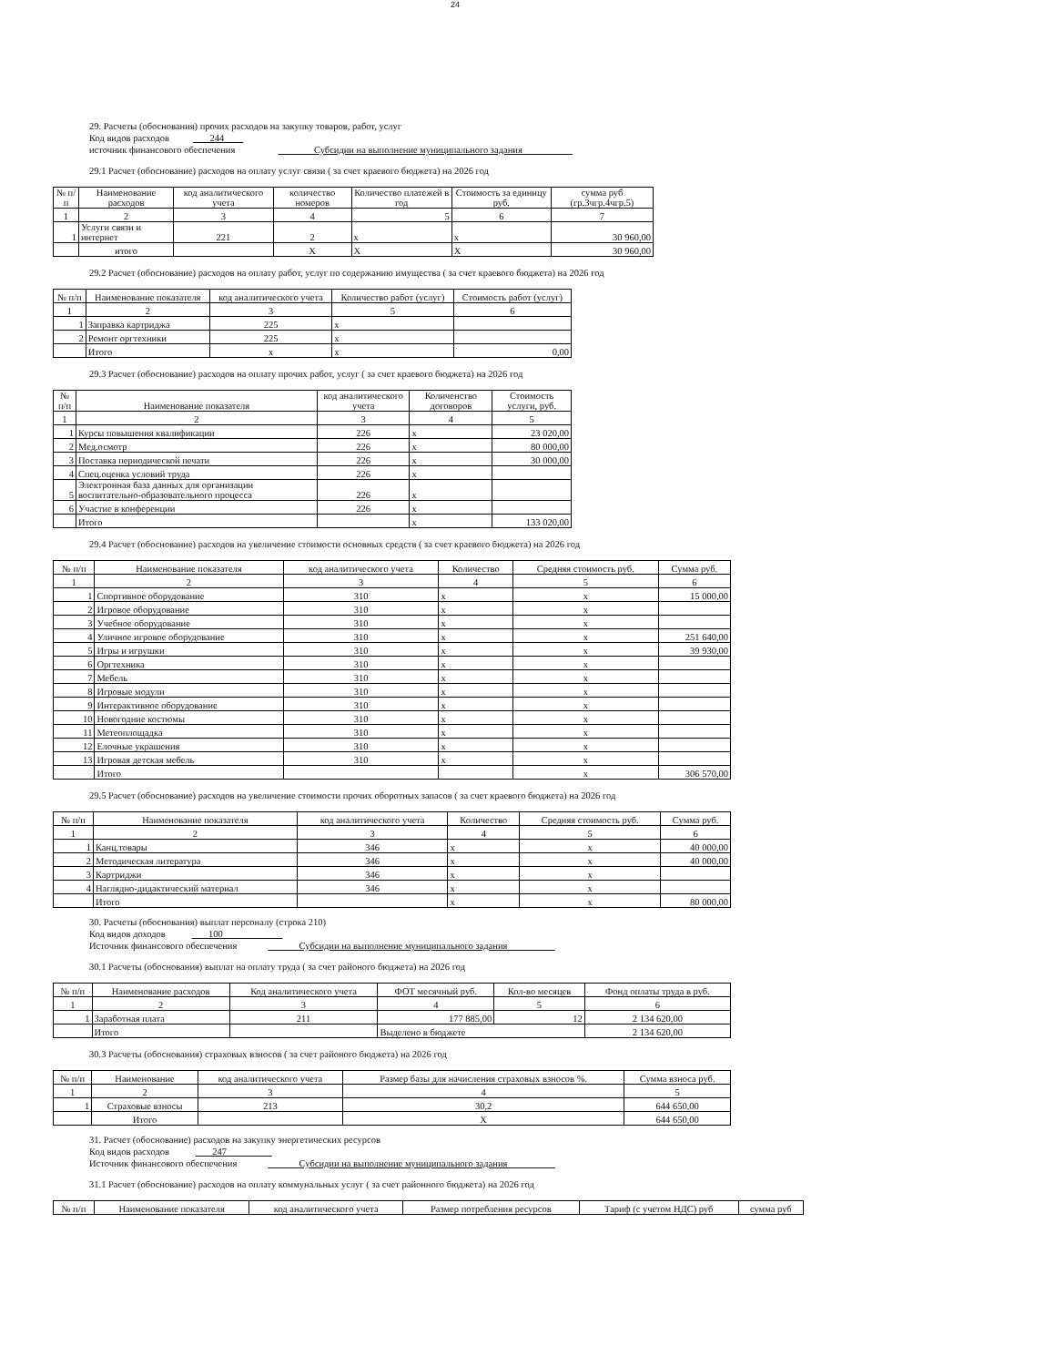24
29. Расчеты (обоснования) прочих расходов на закупку товаров, работ, услуг
Код видов расходов 244
источник финансового обеспечения Субсидии на выполнение муниципального задания
29.1 Расчет (обоснование) расходов на оплату услуг связи ( за счет краевого бюджета) на 2026 год
| № п/п | Наименование расходов | код аналитического учета | количество номеров | Количество платежей в год | Стоимость за единицу руб. | сумма руб (гр.3чгр.4чгр.5) |
| --- | --- | --- | --- | --- | --- | --- |
| 1 | 2 | 3 | 4 | 5 | 6 | 7 |
| 1 | Услуги связи и интернет | 221 | 2 | x | x | 30 960,00 |
| | итого | | X | X | X | 30 960,00 |
29.2 Расчет (обоснование) расходов на оплату работ, услуг по содержанию имущества ( за счет краевого бюджета) на 2026 год
| № п/п | Наименование показателя | код аналитического учета | Количество работ (услуг) | Стоимость работ (услуг) |
| --- | --- | --- | --- | --- |
| 1 | 2 | 3 | 5 | 6 |
| 1 | Заправка картриджа | 225 | x | |
| 2 | Ремонт оргтехники | 225 | x | |
| | Итого | x | x | 0,00 |
29.3 Расчет (обоснование) расходов на оплату прочих работ, услуг ( за счет краевого бюджета) на 2026 год
| № п/п | Наименование показателя | код аналитического учета | Количенство договоров | Стоимость услуги, руб. |
| --- | --- | --- | --- | --- |
| 1 | 2 | 3 | 4 | 5 |
| 1 | Курсы повышения квалификации | 226 | x | 23 020,00 |
| 2 | Мед.осмотр | 226 | x | 80 000,00 |
| 3 | Поставка периодической печати | 226 | x | 30 000,00 |
| 4 | Спец.оценка условий труда | 226 | x | |
| 5 | Электронная база данных для организации воспитательно-образовательного процесса | 226 | x | |
| 6 | Участие в конференции | 226 | x | |
| | Итого | | x | 133 020,00 |
29.4 Расчет (обоснование) расходов на увеличение стоимости основных средств ( за счет краевого бюджета) на 2026 год
| № п/п | Наименование показателя | код аналитического учета | Количество | Средняя стоимость руб. | Сумма руб. |
| --- | --- | --- | --- | --- | --- |
| 1 | 2 | 3 | 4 | 5 | 6 |
| 1 | Спортивное оборудование | 310 | x | x | 15 000,00 |
| 2 | Игровое оборудование | 310 | x | x | |
| 3 | Учебное оборудование | 310 | x | x | |
| 4 | Уличное игровое оборудование | 310 | x | x | 251 640,00 |
| 5 | Игры и игрушки | 310 | x | x | 39 930,00 |
| 6 | Оргтехника | 310 | x | x | |
| 7 | Мебель | 310 | x | x | |
| 8 | Игровые модули | 310 | x | x | |
| 9 | Интерактивное оборудование | 310 | x | x | |
| 10 | Новогодние костюмы | 310 | x | x | |
| 11 | Метеоплощадка | 310 | x | x | |
| 12 | Елочные украшения | 310 | x | x | |
| 13 | Игровая детская мебель | 310 | x | x | |
| | Итого | | | x | 306 570,00 |
29.5 Расчет (обоснование) расходов на увеличение стоимости прочих оборотных запасов ( за счет краевого бюджета) на 2026 год
| № п/п | Наименование показателя | код аналитического учета | Количество | Средняя стоимость руб. | Сумма руб. |
| --- | --- | --- | --- | --- | --- |
| 1 | 2 | 3 | 4 | 5 | 6 |
| 1 | Канц.товары | 346 | x | x | 40 000,00 |
| 2 | Методическая литература | 346 | x | x | 40 000,00 |
| 3 | Картриджи | 346 | x | x | |
| 4 | Наглядно-дидактический материал | 346 | x | x | |
| | Итого | | x | x | 80 000,00 |
30. Расчеты (обоснования) выплат персоналу (строка 210)
Код видов доходов 100
Источник финансового обеспечения Субсидии на выполнение муниципального задания
30.1 Расчеты (обоснования) выплат на оплату труда ( за счет районого бюджета) на 2026 год
| № п/п | Наименование расходов | Код аналитического учета | ФОТ месячный руб. | Кол-во месяцев | Фонд оплаты труда в руб. |
| --- | --- | --- | --- | --- | --- |
| 1 | 2 | 3 | 4 | 5 | 6 |
| 1 | Заработная плата | 211 | 177 885,00 | 12 | 2 134 620,00 |
| | Итого | | Выделено в бюджете | | 2 134 620,00 |
30.3 Расчеты (обоснования) страховых взносов ( за счет районого бюджета) на 2026 год
| № п/п | Наименование | код аналитического учета | Размер базы для начисления страховых взносов %. | Сумма взноса руб. |
| --- | --- | --- | --- | --- |
| 1 | 2 | 3 | 4 | 5 |
| 1 | Страховые взносы | 213 | 30,2 | 644 650,00 |
| | Итого | | X | 644 650,00 |
31. Расчет (обоснование) расходов на закупку энергетических ресурсов
Код видов расходов 247
Источник финансового обеспечения Субсидии на выполнение муниципального задания
31.1 Расчет (обоснование) расходов на оплату коммунальных услуг ( за счет районного бюджета) на 2026 год
| № п/п | Наименование показателя | код аналитического учета | Размер потребления ресурсов | Тариф (с учетом НДС) руб | сумма руб |
| --- | --- | --- | --- | --- | --- |